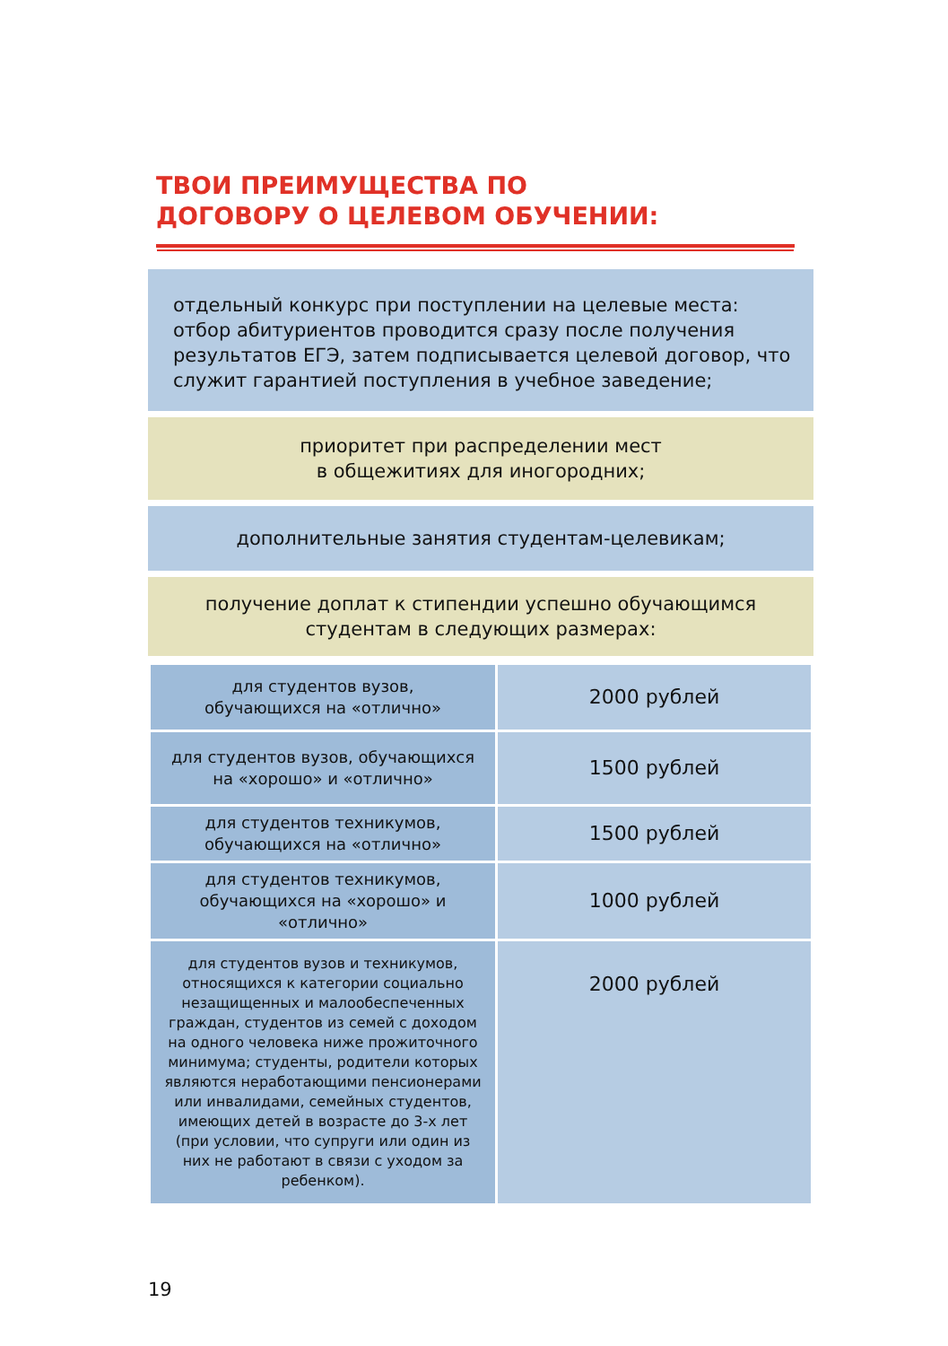ТВОИ ПРЕИМУЩЕСТВА ПО
ДОГОВОРУ О ЦЕЛЕВОМ ОБУЧЕНИИ:
отдельный конкурс при поступлении на целевые места: отбор абитуриентов проводится сразу после получения результатов ЕГЭ, затем подписывается целевой договор, что служит гарантией поступления в учебное заведение;
приоритет при распределении мест
в общежитиях для иногородних;
дополнительные занятия студентам-целевикам;
получение доплат к стипендии успешно обучающимся
студентам в следующих размерах:
| для студентов вузов, обучающихся на «отлично» | 2000 рублей |
| для студентов вузов, обучающихся на «хорошо» и «отлично» | 1500 рублей |
| для студентов техникумов, обучающихся на «отлично» | 1500 рублей |
| для студентов техникумов, обучающихся на «хорошо» и «отлично» | 1000 рублей |
| для студентов вузов и техникумов, относящихся к категории социально незащищенных и малообеспеченных граждан, студентов из семей с доходом на одного человека ниже прожиточного минимума; студенты, родители которых являются неработающими пенсионерами или инвалидами, семейных студентов, имеющих детей в возрасте до 3-х лет (при условии, что супруги или один из них не работают в связи с уходом за ребенком). | 2000 рублей |
19